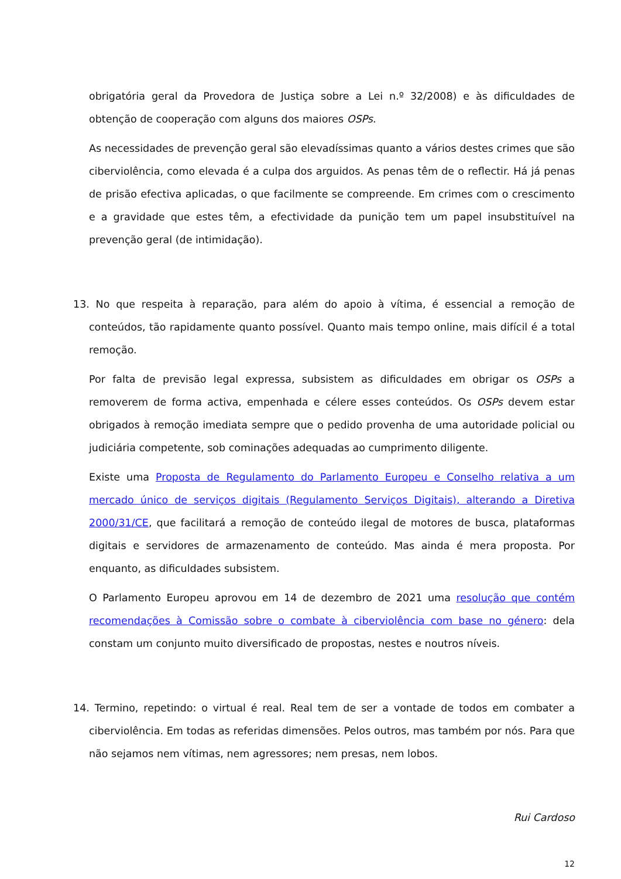obrigatória geral da Provedora de Justiça sobre a Lei n.º 32/2008) e às dificuldades de obtenção de cooperação com alguns dos maiores OSPs.
As necessidades de prevenção geral são elevadíssimas quanto a vários destes crimes que são ciberviolência, como elevada é a culpa dos arguidos. As penas têm de o reflectir. Há já penas de prisão efectiva aplicadas, o que facilmente se compreende. Em crimes com o crescimento e a gravidade que estes têm, a efectividade da punição tem um papel insubstituível na prevenção geral (de intimidação).
13. No que respeita à reparação, para além do apoio à vítima, é essencial a remoção de conteúdos, tão rapidamente quanto possível. Quanto mais tempo online, mais difícil é a total remoção.
Por falta de previsão legal expressa, subsistem as dificuldades em obrigar os OSPs a removerem de forma activa, empenhada e célere esses conteúdos. Os OSPs devem estar obrigados à remoção imediata sempre que o pedido provenha de uma autoridade policial ou judiciária competente, sob cominações adequadas ao cumprimento diligente.
Existe uma Proposta de Regulamento do Parlamento Europeu e Conselho relativa a um mercado único de serviços digitais (Regulamento Serviços Digitais), alterando a Diretiva 2000/31/CE, que facilitará a remoção de conteúdo ilegal de motores de busca, plataformas digitais e servidores de armazenamento de conteúdo. Mas ainda é mera proposta. Por enquanto, as dificuldades subsistem.
O Parlamento Europeu aprovou em 14 de dezembro de 2021 uma resolução que contém recomendações à Comissão sobre o combate à ciberviolência com base no género: dela constam um conjunto muito diversificado de propostas, nestes e noutros níveis.
14. Termino, repetindo: o virtual é real. Real tem de ser a vontade de todos em combater a ciberviolência. Em todas as referidas dimensões. Pelos outros, mas também por nós. Para que não sejamos nem vítimas, nem agressores; nem presas, nem lobos.
Rui Cardoso
12